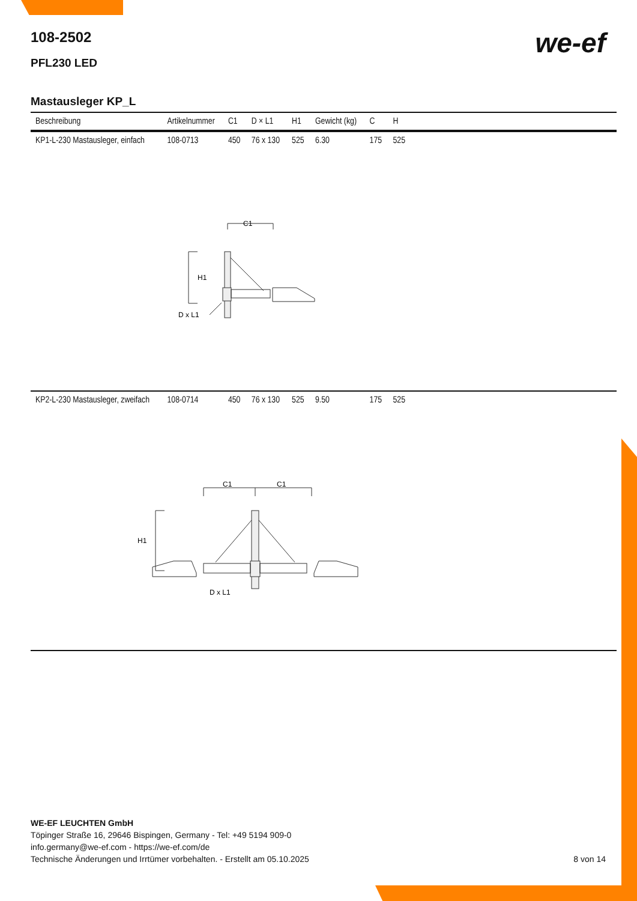108-2502
PFL230 LED
we-ef
Mastausleger KP_L
| Beschreibung | Artikelnummer | C1 | D × L1 | H1 | Gewicht (kg) | C | H | |
| --- | --- | --- | --- | --- | --- | --- | --- | --- |
| KP1-L-230 Mastausleger, einfach | 108-0713 | 450 | 76 x 130 | 525 | 6.30 | 175 | 525 | |
| H1 C1 D x L1 | | | | | | | | |
| KP2-L-230 Mastausleger, zweifach | 108-0714 | 450 | 76 x 130 | 525 | 9.50 | 175 | 525 | |
| H1 C1 C1 D x L1 | | | | | | | | |
WE-EF LEUCHTEN GmbH
Töpinger Straße 16, 29646 Bispingen, Germany - Tel: +49 5194 909-0
info.germany@we-ef.com - https://we-ef.com/de
Technische Änderungen und Irrtümer vorbehalten. - Erstellt am 05.10.2025 8 von 14